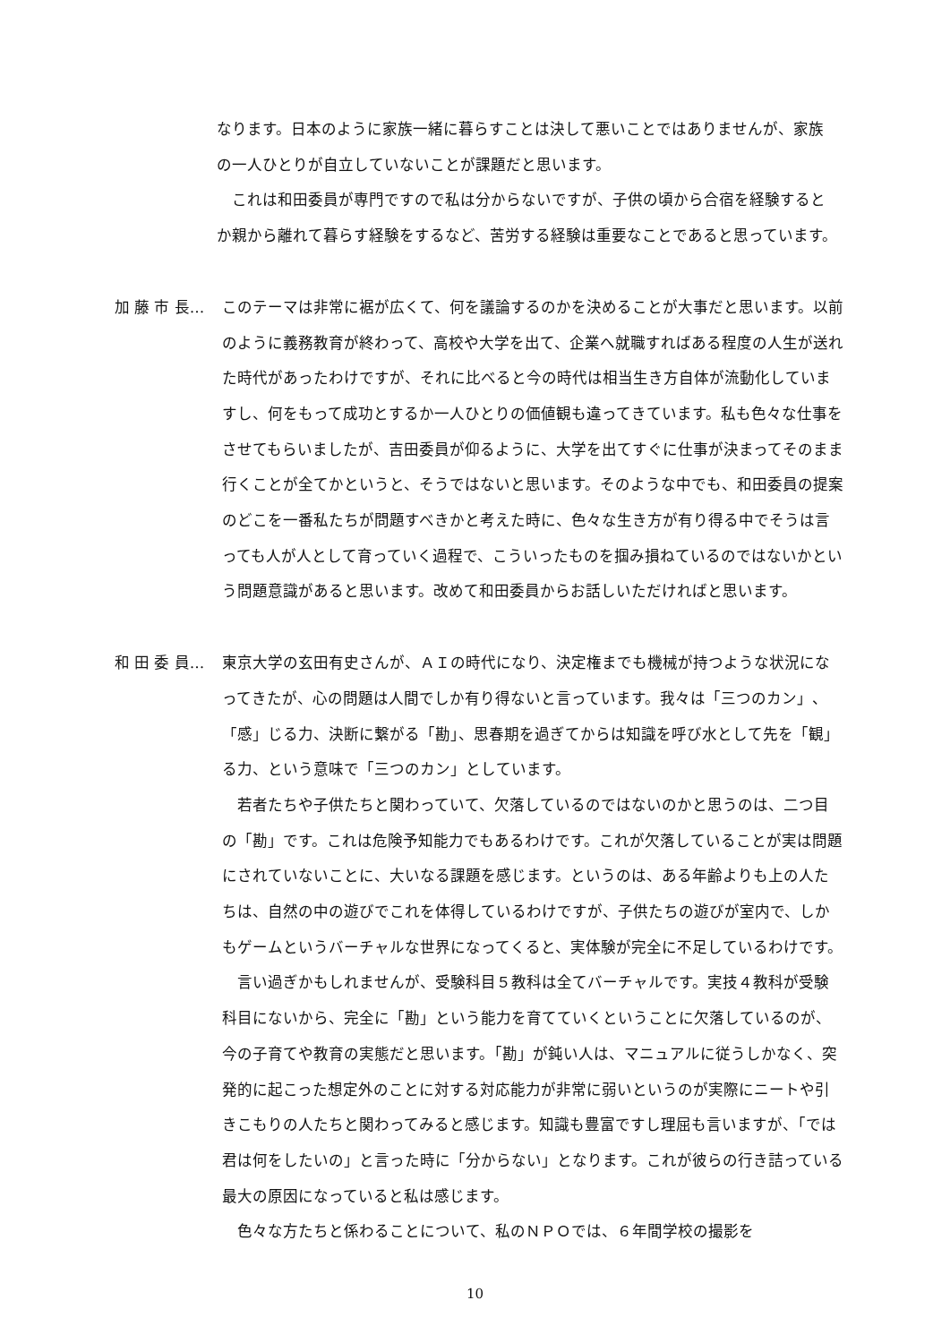なります。日本のように家族一緒に暮らすことは決して悪いことではありませんが、家族の一人ひとりが自立していないことが課題だと思います。
　これは和田委員が専門ですので私は分からないですが、子供の頃から合宿を経験するとか親から離れて暮らす経験をするなど、苦労する経験は重要なことであると思っています。
加 藤 市 長… このテーマは非常に裾が広くて、何を議論するのかを決めることが大事だと思います。以前のように義務教育が終わって、高校や大学を出て、企業へ就職すればある程度の人生が送れた時代があったわけですが、それに比べると今の時代は相当生き方自体が流動化していますし、何をもって成功とするか一人ひとりの価値観も違ってきています。私も色々な仕事をさせてもらいましたが、吉田委員が仰るように、大学を出てすぐに仕事が決まってそのまま行くことが全てかというと、そうではないと思います。そのような中でも、和田委員の提案のどこを一番私たちが問題すべきかと考えた時に、色々な生き方が有り得る中でそうは言っても人が人として育っていく過程で、こういったものを掴み損ねているのではないかという問題意識があると思います。改めて和田委員からお話しいただければと思います。
和 田 委 員… 東京大学の玄田有史さんが、ＡＩの時代になり、決定権までも機械が持つような状況になってきたが、心の問題は人間でしか有り得ないと言っています。我々は「三つのカン」、「感」じる力、決断に繋がる「勘」、思春期を過ぎてからは知識を呼び水として先を「観」る力、という意味で「三つのカン」としています。
　若者たちや子供たちと関わっていて、欠落しているのではないのかと思うのは、二つ目の「勘」です。これは危険予知能力でもあるわけです。これが欠落していることが実は問題にされていないことに、大いなる課題を感じます。というのは、ある年齢よりも上の人たちは、自然の中の遊びでこれを体得しているわけですが、子供たちの遊びが室内で、しかもゲームというバーチャルな世界になってくると、実体験が完全に不足しているわけです。
　言い過ぎかもしれませんが、受験科目５教科は全てバーチャルです。実技４教科が受験科目にないから、完全に「勘」という能力を育てていくということに欠落しているのが、今の子育てや教育の実態だと思います。「勘」が鈍い人は、マニュアルに従うしかなく、突発的に起こった想定外のことに対する対応能力が非常に弱いというのが実際にニートや引きこもりの人たちと関わってみると感じます。知識も豊富ですし理屈も言いますが、「では君は何をしたいの」と言った時に「分からない」となります。これが彼らの行き詰っている最大の原因になっていると私は感じます。
　色々な方たちと係わることについて、私のＮＰＯでは、６年間学校の撮影を
10